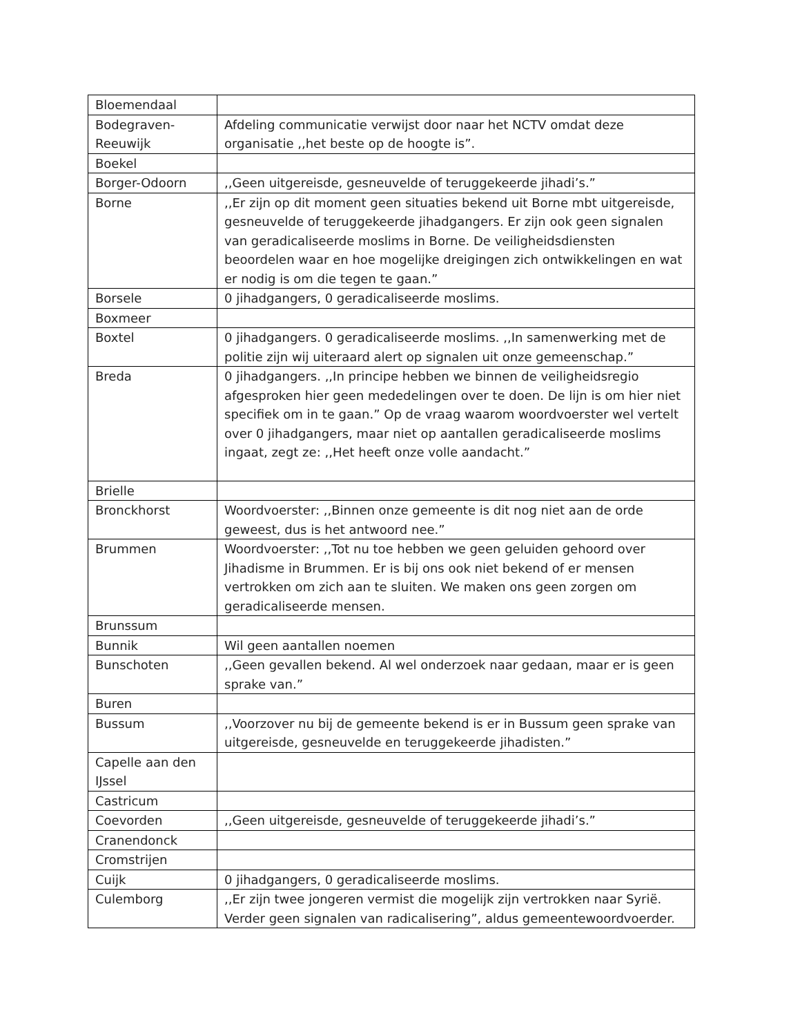| Bloemendaal | |
| Bodegraven-Reeuwijk | Afdeling communicatie verwijst door naar het NCTV omdat deze organisatie ,,het beste op de hoogte is”. |
| Boekel | |
| Borger-Odoorn | ,,Geen uitgereisde, gesneuvelde of teruggekeerde jihadi’s.” |
| Borne | ,,Er zijn op dit moment geen situaties bekend uit Borne mbt uitgereisde, gesneuvelde of teruggekeerde jihadgangers. Er zijn ook geen signalen van geradicaliseerde moslims in Borne. De veiligheidsdiensten beoordelen waar en hoe mogelijke dreigingen zich ontwikkelingen en wat er nodig is om die tegen te gaan.” |
| Borsele | 0 jihadgangers, 0 geradicaliseerde moslims. |
| Boxmeer | |
| Boxtel | 0 jihadgangers. 0 geradicaliseerde moslims. ,,In samenwerking met de politie zijn wij uiteraard alert op signalen uit onze gemeenschap.” |
| Breda | 0 jihadgangers. ,,In principe hebben we binnen de veiligheidsregio afgesproken hier geen mededelingen over te doen. De lijn is om hier niet specifiek om in te gaan.” Op de vraag waarom woordvoerster wel vertelt over 0 jihadgangers, maar niet op aantallen geradicaliseerde moslims ingaat, zegt ze: ,,Het heeft onze volle aandacht.” |
| Brielle | |
| Bronckhorst | Woordvoerster: ,,Binnen onze gemeente is dit nog niet aan de orde geweest, dus is het antwoord nee.” |
| Brummen | Woordvoerster: ,,Tot nu toe hebben we geen geluiden gehoord over Jihadisme in Brummen. Er is bij ons ook niet bekend of er mensen vertrokken om zich aan te sluiten. We maken ons geen zorgen om geradicaliseerde mensen. |
| Brunssum | |
| Bunnik | Wil geen aantallen noemen |
| Bunschoten | ,,Geen gevallen bekend. Al wel onderzoek naar gedaan, maar er is geen sprake van.” |
| Buren | |
| Bussum | ,,Voorzover nu bij de gemeente bekend is er in Bussum geen sprake van uitgereisde, gesneuvelde en teruggekeerde jihadisten.” |
| Capelle aan den IJssel | |
| Castricum | |
| Coevorden | ,,Geen uitgereisde, gesneuvelde of teruggekeerde jihadi’s.” |
| Cranendonck | |
| Cromstrijen | |
| Cuijk | 0 jihadgangers, 0 geradicaliseerde moslims. |
| Culemborg | ,,Er zijn twee jongeren vermist die mogelijk zijn vertrokken naar Syrië. Verder geen signalen van radicalisering”, aldus gemeentewoordvoerder. |